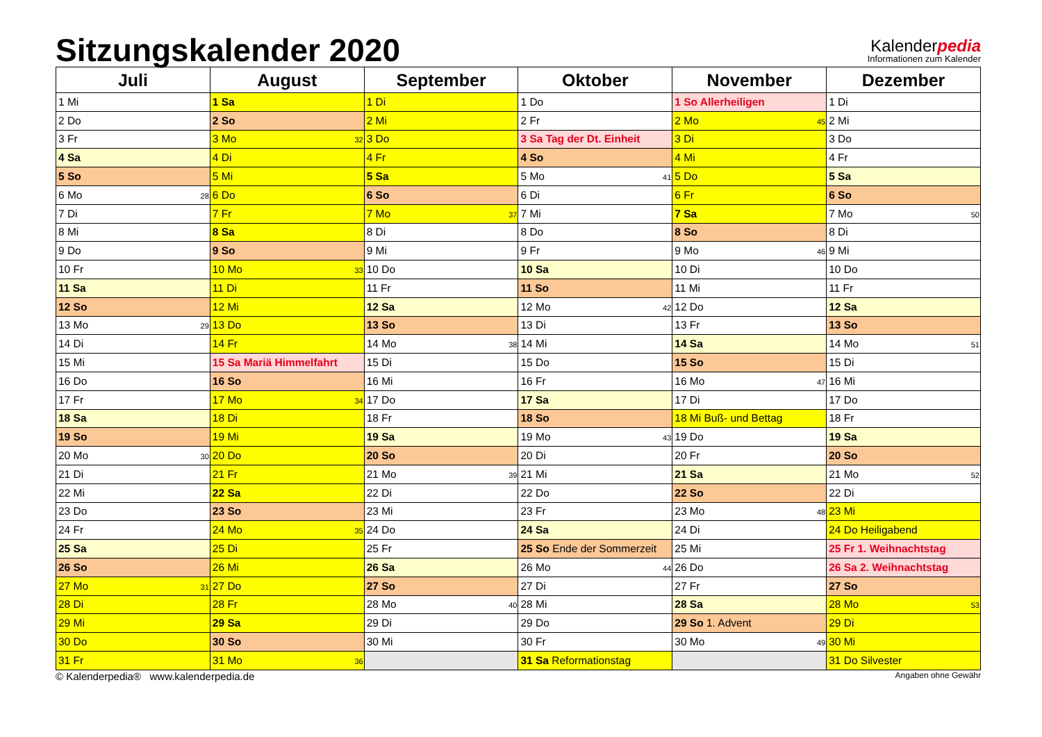Sitzungskalender 2020
Kalenderpedia
Informationen zum Kalender
| Juli | August | September | Oktober | November | Dezember |
| --- | --- | --- | --- | --- | --- |
| 1 Mi | 1 Sa | 1 Di | 1 Do | 1 So Allerheiligen | 1 Di |
| 2 Do | 2 So | 2 Mi | 2 Fr | 2 Mo 45 | 2 Mi |
| 3 Fr | 3 Mo 32 | 3 Do | 3 Sa Tag der Dt. Einheit | 3 Di | 3 Do |
| 4 Sa | 4 Di | 4 Fr | 4 So | 4 Mi | 4 Fr |
| 5 So | 5 Mi | 5 Sa | 5 Mo 41 | 5 Do | 5 Sa |
| 6 Mo 28 | 6 Do | 6 So | 6 Di | 6 Fr | 6 So |
| 7 Di | 7 Fr | 7 Mo 37 | 7 Mi | 7 Sa | 7 Mo 50 |
| 8 Mi | 8 Sa | 8 Di | 8 Do | 8 So | 8 Di |
| 9 Do | 9 So | 9 Mi | 9 Fr | 9 Mo 46 | 9 Mi |
| 10 Fr | 10 Mo 33 | 10 Do | 10 Sa | 10 Di | 10 Do |
| 11 Sa | 11 Di | 11 Fr | 11 So | 11 Mi | 11 Fr |
| 12 So | 12 Mi | 12 Sa | 12 Mo 42 | 12 Do | 12 Sa |
| 13 Mo 29 | 13 Do | 13 So | 13 Di | 13 Fr | 13 So |
| 14 Di | 14 Fr | 14 Mo 38 | 14 Mi | 14 Sa | 14 Mo 51 |
| 15 Mi | 15 Sa Mariä Himmelfahrt | 15 Di | 15 Do | 15 So | 15 Di |
| 16 Do | 16 So | 16 Mi | 16 Fr | 16 Mo 47 | 16 Mi |
| 17 Fr | 17 Mo 34 | 17 Do | 17 Sa | 17 Di | 17 Do |
| 18 Sa | 18 Di | 18 Fr | 18 So | 18 Mi Buß- und Bettag | 18 Fr |
| 19 So | 19 Mi | 19 Sa | 19 Mo 43 | 19 Do | 19 Sa |
| 20 Mo 30 | 20 Do | 20 So | 20 Di | 20 Fr | 20 So |
| 21 Di | 21 Fr | 21 Mo 39 | 21 Mi | 21 Sa | 21 Mo 52 |
| 22 Mi | 22 Sa | 22 Di | 22 Do | 22 So | 22 Di |
| 23 Do | 23 So | 23 Mi | 23 Fr | 23 Mo 48 | 23 Mi |
| 24 Fr | 24 Mo 35 | 24 Do | 24 Sa | 24 Di | 24 Do Heiligabend |
| 25 Sa | 25 Di | 25 Fr | 25 So Ende der Sommerzeit | 25 Mi | 25 Fr 1. Weihnachtstag |
| 26 So | 26 Mi | 26 Sa | 26 Mo 44 | 26 Do | 26 Sa 2. Weihnachtstag |
| 27 Mo 31 | 27 Do | 27 So | 27 Di | 27 Fr | 27 So |
| 28 Di | 28 Fr | 28 Mo 40 | 28 Mi | 28 Sa | 28 Mo 53 |
| 29 Mi | 29 Sa | 29 Di | 29 Do | 29 So 1. Advent | 29 Di |
| 30 Do | 30 So | 30 Mi | 30 Fr | 30 Mo 49 | 30 Mi |
| 31 Fr | 31 Mo 36 | | 31 Sa Reformationstag | | 31 Do Silvester |
© Kalenderpedia® www.kalenderpedia.de Angaben ohne Gewähr